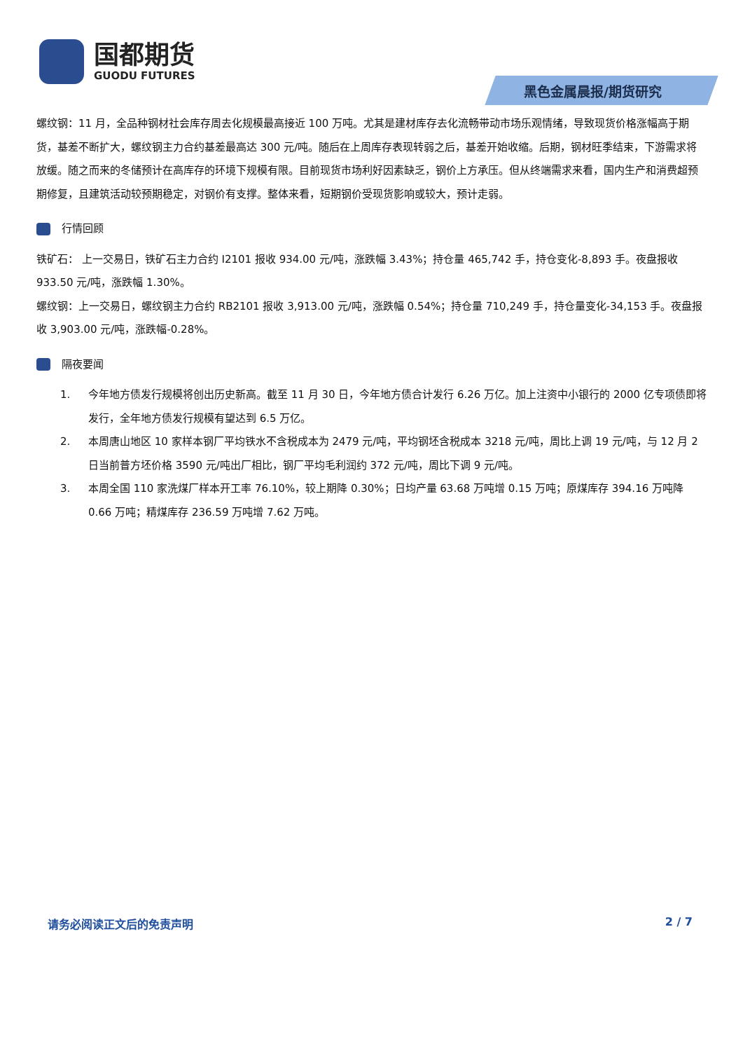国都期货
GUODU FUTURES
黑色金属晨报/期货研究
螺纹钢：11 月，全品种钢材社会库存周去化规模最高接近 100 万吨。尤其是建材库存去化流畅带动市场乐观情绪，导致现货价格涨幅高于期货，基差不断扩大，螺纹钢主力合约基差最高达 300 元/吨。随后在上周库存表现转弱之后，基差开始收缩。后期，钢材旺季结束，下游需求将放缓。随之而来的冬储预计在高库存的环境下规模有限。目前现货市场利好因素缺乏，钢价上方承压。但从终端需求来看，国内生产和消费超预期修复，且建筑活动较预期稳定，对钢价有支撑。整体来看，短期钢价受现货影响或较大，预计走弱。
行情回顾
铁矿石： 上一交易日，铁矿石主力合约 I2101 报收 934.00 元/吨，涨跌幅 3.43%；持仓量 465,742 手，持仓变化-8,893 手。夜盘报收 933.50 元/吨，涨跌幅 1.30%。
螺纹钢：上一交易日，螺纹钢主力合约 RB2101 报收 3,913.00 元/吨，涨跌幅 0.54%；持仓量 710,249 手，持仓量变化-34,153 手。夜盘报收 3,903.00 元/吨，涨跌幅-0.28%。
隔夜要闻
1. 今年地方债发行规模将创出历史新高。截至 11 月 30 日，今年地方债合计发行 6.26 万亿。加上注资中小银行的 2000 亿专项债即将发行，全年地方债发行规模有望达到 6.5 万亿。
2. 本周唐山地区 10 家样本钢厂平均铁水不含税成本为 2479 元/吨，平均钢坯含税成本 3218 元/吨，周比上调 19 元/吨，与 12 月 2 日当前普方坯价格 3590 元/吨出厂相比，钢厂平均毛利润约 372 元/吨，周比下调 9 元/吨。
3. 本周全国 110 家洗煤厂样本开工率 76.10%，较上期降 0.30%；日均产量 63.68 万吨增 0.15 万吨；原煤库存 394.16 万吨降 0.66 万吨；精煤库存 236.59 万吨增 7.62 万吨。
请务必阅读正文后的免责声明 2 / 7